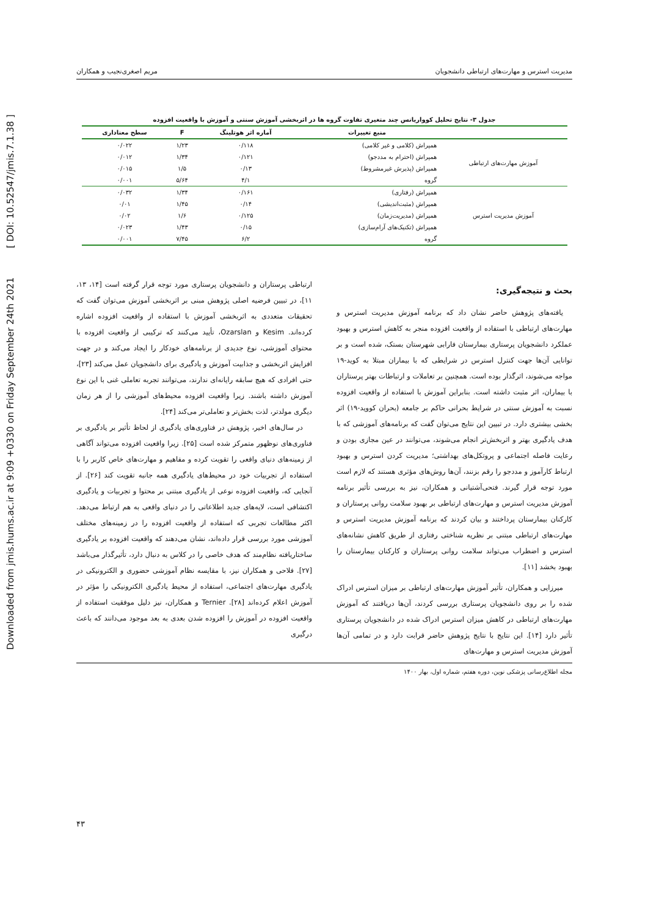Downloaded from jmis.hums.ac.ir at 9:09 +0330 on Friday September 24th 2021 [ DOI: 10.52547/jmis.7.1.38 ]
مدیریت استرس و مهارت‌های ارتباطی دانشجویان مریم اصغری‌نجیب و همکاران
جدول ۳- نتایج تحلیل کوواریانس چند متغیری تفاوت گروه ها در اثربخشی آموزش سنتی و آموزش با واقعیت افزوده
| | منبع تغییرات | آماره اثر هوتلینگ | F | سطح معناداری |
| --- | --- | --- | --- | --- |
| آموزش مهارت‌های ارتباطی | همپراش (کلامی و غیر کلامی) | ۰/۱۱۸ | ۱/۲۳ | ۰/۰۲۲ |
| | همپراش (احترام به مددجو) | ۰/۱۲۱ | ۱/۳۴ | ۰/۰۱۲ |
| | همپراش (پذیرش غیرمشروط) | ۰/۱۳ | ۱/۵ | ۰/۰۱۵ |
| | گروه | ۴/۱ | ۵/۶۴ | ۰/۰۰۱ |
| آموزش مدیریت استرس | همپراش (رفتاری) | ۰/۱۶۱ | ۱/۳۴ | ۰/۰۳۲ |
| | همپراش (مثبت‌اندیشی) | ۰/۱۴ | ۱/۴۵ | ۰/۰۱ |
| | همپراش (مدیریت‌زمان) | ۰/۱۲۵ | ۱/۶ | ۰/۰۲ |
| | همپراش (تکنیک‌های آرام‌سازی) | ۰/۱۵ | ۱/۴۳ | ۰/۰۲۳ |
| | گروه | ۶/۲ | ۷/۴۵ | ۰/۰۰۱ |
بحث و نتیجه‌گیری:
یافته‌های پژوهش حاضر نشان داد که برنامه آموزش مدیریت استرس و مهارت‌های ارتباطی با استفاده از واقعیت افزوده منجر به کاهش استرس و بهبود عملکرد دانشجویان پرستاری بیمارستان فارابی شهرستان بستک، شده است و بر توانایی آن‌ها جهت کنترل استرس در شرایطی که با بیماران مبتلا به کوید-۱۹ مواجه می‌شوند، اثرگذار بوده است. همچنین بر تعاملات و ارتباطات بهتر پرستاران با بیماران، اثر مثبت داشته است. بنابراین آموزش با استفاده از واقعیت افزوده نسبت به آموزش سنتی در شرایط بحرانی حاکم بر جامعه (بحران کووید-۱۹) اثر بخشی بیشتری دارد. در تبیین این نتایج می‌توان گفت که برنامه‌های آموزشی که با هدف یادگیری بهتر و اثربخش‌تر انجام می‌شوند، می‌توانند در عین مجازی بودن و رعایت فاصله اجتماعی و پروتکل‌های بهداشتی؛ مدیریت کردن استرس و بهبود ارتباط کارآموز و مددجو را رقم بزنند، آن‌ها روش‌های مؤثری هستند که لازم است مورد توجه قرار گیرند. فتحی‌آشتیانی و همکاران، نیز به بررسی تأثیر برنامه آموزش مدیریت استرس و مهارت‌های ارتباطی بر بهبود سلامت روانی پرستاران و کارکنان بیمارستان پرداختند و بیان کردند که برنامه آموزش مدیریت استرس و مهارت‌های ارتباطی مبتنی بر نظریه شناختی رفتاری از طریق کاهش نشانه‌های استرس و اضطراب می‌تواند سلامت روانی پرستاران و کارکنان بیمارستان را بهبود بخشد [۱۱].
میرزایی و همکاران، تأثیر آموزش مهارت‌های ارتباطی بر میزان استرس ادراک شده را بر روی دانشجویان پرستاری بررسی کردند، آن‌ها دریافتند که آموزش مهارت‌های ارتباطی در کاهش میزان استرس ادراک شده در دانشجویان پرستاری تأثیر دارد [۱۴]. این نتایج با نتایج پژوهش حاضر قرابت دارد و در تمامی آن‌ها آموزش مدیریت استرس و مهارت‌های
ارتباطی پرستاران و دانشجویان پرستاری مورد توجه قرار گرفته است [۱۴، ۱۳، ۱۱]، در تبیین فرضیه اصلی پژوهش مبنی بر اثربخشی آموزش می‌توان گفت که تحقیقات متعددی به اثربخشی آموزش با استفاده از واقعیت افزوده اشاره کرده‌اند. Kesim و Ozarslan، تأیید می‌کنند که ترکیبی از واقعیت افزوده با محتوای آموزشی، نوع جدیدی از برنامه‌های خودکار را ایجاد می‌کند و در جهت افزایش اثربخشی و جذابیت آموزش و یادگیری برای دانشجویان عمل می‌کند [۲۳]، حتی افرادی که هیچ سابقه رایانه‌ای ندارند، می‌توانند تجربه تعاملی غنی با این نوع آموزش داشته باشند. زیرا واقعیت افزوده محیط‌های آموزشی را از هر زمان دیگری مولدتر، لذت بخش‌تر و تعاملی‌تر می‌کند [۲۴].
در سال‌های اخیر، پژوهش در فناوری‌های یادگیری از لحاظ تأثیر بر یادگیری بر فناوری‌های نوظهور متمرکز شده است [۲۵]. زیرا واقعیت افزوده می‌تواند آگاهی از زمینه‌های دنیای واقعی را تقویت کرده و مفاهیم و مهارت‌های خاص کاربر را با استفاده از تجربیات خود در محیط‌های یادگیری همه جانبه تقویت کند [۲۶]. از آنجایی که، واقعیت افزوده نوعی از یادگیری مبتنی بر محتوا و تجربیات و یادگیری اکتشافی است، لایه‌های جدید اطلاعاتی را در دنیای واقعی به هم ارتباط می‌دهد. اکثر مطالعات تجربی که استفاده از واقعیت افزوده را در زمینه‌های مختلف آموزشی مورد بررسی قرار داده‌اند، نشان می‌دهند که واقعیت افزوده بر یادگیری ساختاریافته نظام‌مند که هدف خاصی را در کلاس به دنبال دارد، تأثیرگذار می‌باشد [۲۷]. فلاحی و همکاران نیز، با مقایسه نظام آموزشی حضوری و الکترونیکی در یادگیری مهارت‌های اجتماعی، استفاده از محیط یادگیری الکترونیکی را مؤثر در آموزش اعلام کرده‌اند [۲۸]. Ternier و همکاران، نیز دلیل موفقیت استفاده از واقعیت افزوده در آموزش را افزوده شدن بعدی به بعد موجود می‌دانند که باعث درگیری
مجله اطلاع‌رسانی پزشکی نوین، دوره هفتم، شماره اول، بهار ۱۴۰۰
۴۳